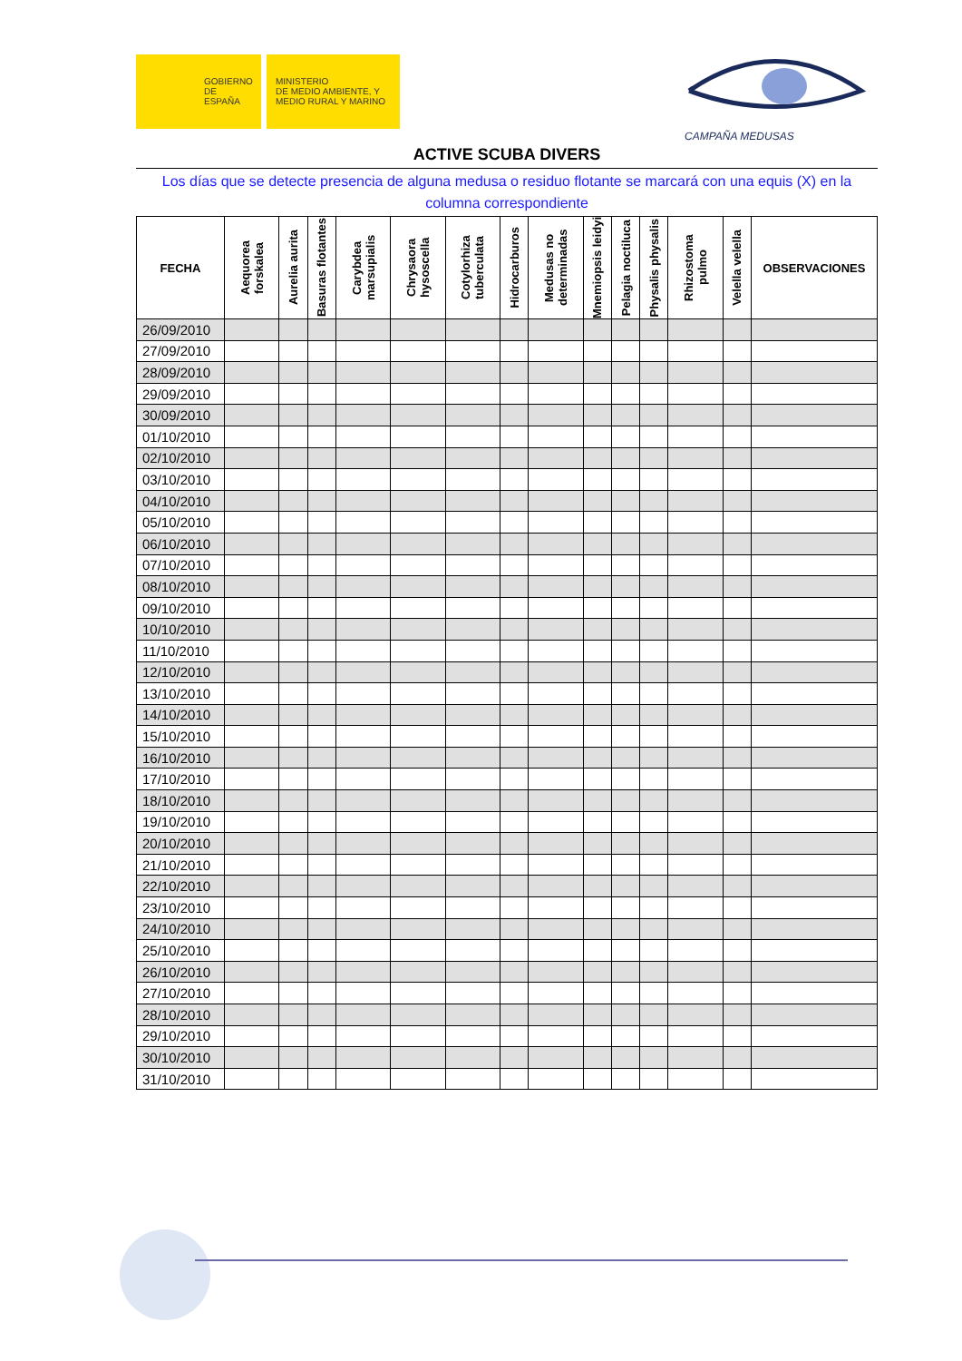GOBIERNO
DE ESPAÑA
MINISTERIO
DE MEDIO AMBIENTE, Y
MEDIO RURAL Y MARINO
CAMPAÑA MEDUSAS
ACTIVE SCUBA DIVERS
Los días que se detecte presencia de alguna medusa o residuo flotante se marcará con una equis (X) en la columna correspondiente
| FECHA | Aequorea forskalea | Aurelia aurita | Basuras flotantes | Carybdea marsupialis | Chrysaora hysoscella | Cotylorhiza tuberculata | Hidrocarburos | Medusas no determinadas | Mnemiopsis leidyi | Pelagia noctiluca | Physalis physalis | Rhizostoma pulmo | Velella velella | OBSERVACIONES |
| --- | --- | --- | --- | --- | --- | --- | --- | --- | --- | --- | --- | --- | --- | --- |
| 26/09/2010 | | | | | | | | | | | | | | |
| 27/09/2010 | | | | | | | | | | | | | | |
| 28/09/2010 | | | | | | | | | | | | | | |
| 29/09/2010 | | | | | | | | | | | | | | |
| 30/09/2010 | | | | | | | | | | | | | | |
| 01/10/2010 | | | | | | | | | | | | | | |
| 02/10/2010 | | | | | | | | | | | | | | |
| 03/10/2010 | | | | | | | | | | | | | | |
| 04/10/2010 | | | | | | | | | | | | | | |
| 05/10/2010 | | | | | | | | | | | | | | |
| 06/10/2010 | | | | | | | | | | | | | | |
| 07/10/2010 | | | | | | | | | | | | | | |
| 08/10/2010 | | | | | | | | | | | | | | |
| 09/10/2010 | | | | | | | | | | | | | | |
| 10/10/2010 | | | | | | | | | | | | | | |
| 11/10/2010 | | | | | | | | | | | | | | |
| 12/10/2010 | | | | | | | | | | | | | | |
| 13/10/2010 | | | | | | | | | | | | | | |
| 14/10/2010 | | | | | | | | | | | | | | |
| 15/10/2010 | | | | | | | | | | | | | | |
| 16/10/2010 | | | | | | | | | | | | | | |
| 17/10/2010 | | | | | | | | | | | | | | |
| 18/10/2010 | | | | | | | | | | | | | | |
| 19/10/2010 | | | | | | | | | | | | | | |
| 20/10/2010 | | | | | | | | | | | | | | |
| 21/10/2010 | | | | | | | | | | | | | | |
| 22/10/2010 | | | | | | | | | | | | | | |
| 23/10/2010 | | | | | | | | | | | | | | |
| 24/10/2010 | | | | | | | | | | | | | | |
| 25/10/2010 | | | | | | | | | | | | | | |
| 26/10/2010 | | | | | | | | | | | | | | |
| 27/10/2010 | | | | | | | | | | | | | | |
| 28/10/2010 | | | | | | | | | | | | | | |
| 29/10/2010 | | | | | | | | | | | | | | |
| 30/10/2010 | | | | | | | | | | | | | | |
| 31/10/2010 | | | | | | | | | | | | | | |